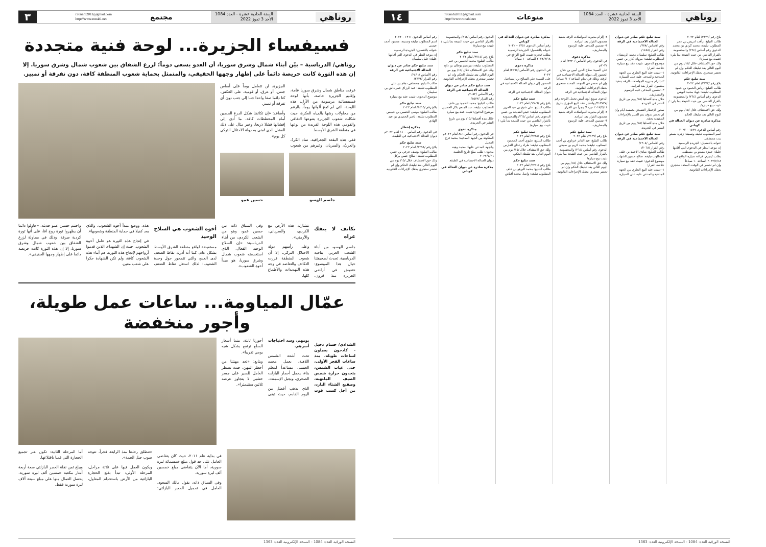روناهي السنة الحادية عشرة - العدد 1084
الأحد 3 تموز 2022 مجتمع r.ronahi2011@gmail.com
http://www.ronahi.net ٣
فسيفساء الجزيرة... لوحة فنية متجددة
روناهي/ الدرباسية – بيّن أبناء شمال وشرق سوريا، أن العدو يسعى دوماً؛ لزرع الشقاق بين شعوب شمال وشرق سوريا. إلا إن هذه الثورة كانت حريصة دائماً على إظهار وجهها الحقيقي، والمتمثل بحماية شعوب المنطقة كافة، دون تفرقة أو تمييز.
غرفت مناطق شمال وشرق سوريا عامة، وإقليم الجزيرة خاصة، بأنها لوحة فسيفسائية مرسومة من الأزل، هذه اللوحة، التي لم تُمحَ ألوانها يوماً، بالرغم من محاولات رشها بالمياه العكرة، حيث شكلت شعوب الجزيرة بتنوعها الثقافي والقومي هذه اللوحة الفريدة من نوعها في منطقة الشرق الأوسط.
ففي هذه البقعة الجغرافية، ساد الكردُ، والعربُ، والسريان، وغيرهم من شعوب الجزيرة، لن تتعامل يوماً على أساس جنس، أو عرق، أو قومية، على العكس، كنا دائما صفا واحدا جنبا إلى جنب دون أي تفرقة أو تمييز.
وأضاف: «إن تكاتفنا شكل الدرع الحصين أمام المخططات كافة، ما أدى إلى إفشالها فشلا ذريعا، وخير مثال على ذلك الفشل الذي تُمنى به دولة الاحتلال التركي كل يوم».
جاسم الهسو حسين عمو
تكاتف لا ينفك عراه
جاسم الهسو، من أبناء الشعب العربي بناحية الدرباسية، تحدث لصحيفتنا حيال هذا الموضوع: «نعيش في أراضي الجزيرة منذ قرون، نتشارك هذه الأرض مع الكردي، والسرياني، والأرمني».
وعلى رأسهم دولة الاحتلال التركي، إلا أن شعوب المنطقة قررت التكاتف والتعاضد في وجه هذه التهديدات والأطماع كلها.
وفي السياق ذاته بين حسين عمو، وهو من الشعب الكردي، من أبناء الدرباسية: «إن السلاح الوحيد الفعال، الذي استخدمته شعوب شمال وشرق سوريا، هو مبدأ أخوة الشعوب».
أخوة الشعوب هي السلاح الوحيد
مستفيضة لواقع منطقة الشرق الأوسط بشكل عام، كما أنه أدرك نقاط الضعف لدى العدو، والتي تتمحور حول وحدة الشعوب؛ لذلك استغل نقاط الضعف هذه، ووضع مبدأ أخوة الشعوب، والذي يعد كفيلا في حماية المنطقة وشعوبها».
في إنجاح هذه الثورة هو عامل أخوة الشعوب. حيث إن الشهداء، الذين قدموا أرواحهم لإنجاح هذه الثورة، هم أبناء هذه الشعوب كافة، ولم تكن الشهادة حكرا على شعب معين.
واختتم حسين عمو حديثه: «حاولوا دائما أن يظهروا ثورة روج آفا، على أنها ثورة كردية صرفة، وذلك في محاولة لزرع الشقاق بين شعوب شمال وشرق سوريا، إلا إن هذه الثورة كانت حريصة دائما على إظهار وجهها الحقيقي».
عمّال المياومة... ساعات عمل طويلة، وأجور منخفضة
الشدادي/ حسام دخيل - كادحون يعملون لساعات طويلة، منذ ساعات الفجر الأولى، حتى غياب الشمس، يتحدون حرارة شمس الصيف الملتهبة، وصقيع الشتاء البارد، من أجل كسب قوت يومهم، وسد احتياجات أسرهم.
تحت أشعة الشمس اللاهبة، يعمل محمد العيسى مساعداً لمعلم بناء، يحمل أحجار البازلت الصخري، ويجبل الإسمنت.
الذي يذهب أفضل من اليوم القادم، حيث تبقى أجورنا ثابتة، بينما أسعار السلع ترتفع بشكل شبه يومي تقريبا».
ويتابع: «تعد مهنتنا من أخطر المهن، حيث يضطر العامل للسير على جسر خشبي لا يتجاوز عرضه ثلاثين سنتيمترا».
في بداية عام ٢٠١١، حيث كان يتقاضى العامل على حد قول مبلغ خمسمائة ليرة سورية، أما الآن يتقاضى مبلغ خمسين ألف ليرة سورية.
وفي السياق ذاته، يقول مالك السعود، العامل في تحميل الحجر البازلتي: «تنطلق رحلتنا منذ الرابعة فجراً، نتوجه صوب جبل الحمة».
ويكون العمل فيها على ثلاثة مراحل، المرحلة الأولى: تبدأ بقلع الحجارة البازلتية من الأرض باستخدام المعاول، أما المرحلة الثانية: تكون عبر تجميع الحجارة التي قمنا باقتلاعها.
ويبلغ ثمن نقلة الحجر البازلتي سعة أربعة أمتار مكعبة خمسين ألف ليرة سورية، يحصل العمال منها على مبلغ سبعة آلاف ليرة سورية فقط.
النسخة الورقية العدد: 1084 - النسخة الإلكترونية العدد: 1363
روناهي السنة الحادية عشرة - العدد 1084
الأحد 3 تموز 2022 منوعات r.ronahi2011@gmail.com
http://www.ronahi.net ١٤
بلاغ رقم /٣٣٧٩/ لعام ٢٠٢٢
طالب التبليغ: رأفت ادريس بن عمر
المطلوب تبليغه: محمد كردي بن محمد
الدعوى رقم أساس /٢٦٤/ والمحسومة بالقرار القاضي من حيث النتيجة بما يلي:
/تثبيت بيع سيارة/
ولك حق الاستئناف خلال /١٥/ يوم من اليوم التالي بعد تبليغك الحكم وإن لم تحضر ستجري بحقك الإجراءات القانونية.
سند تبليغ حكم
بلاغ رقم /٣٣٧٣/ لعام ٢٠٢٢
طالب التبليغ: رياض الحمود بن حمود
المطلوب تبليغه: جهاد محمد الويس
الدعوى رقم أساس /٢٦٤/ والمحسومة بالقرار القاضي من حيث النتيجة بما يلي: /تثبيت بيع سيارة/
ولك حق الاستئناف خلال /١٥/ يوم من اليوم التالي بعد تبليغك الحكم.
مذكرة صادرة عن ديوان العدالة في كوباني
رقم أساس الدعوى ١٤٩٩ – ٢٠٢٢
اسم المطلوب تبليغه ونسبته: زهرة مستو بنت مصطفى
عنوانه بالتفصيل: الجريدة الرسمية
إن موعد النظر في الدعوى التي أقامها عليك: حمزة مستو بن مصطفى
بطلب /بجرم: فراغة سيارة الواقع في ٢٠٢٢/٧/١٨ الساعة ١٠ صباحاً
وإن لم تحضر في الوقت المحدد ستجري بحقك الإجراءات القانونية.
سند تبليغ حكم صادر عن ديوان العدالة الاجتماعية في الرقة
رقم الأساس /٣٧٨/
رقم القرار /١٤٥٨/
طالب التبليغ: سليمان محمد الرمضان
المطلوب تبليغه: مروان كازر بن حسن
موضوع الدعوى: تثبيت عقد بيع سيارة
خلاصة القرار:
١- تثبيت عقد البيع الجاري بين الجهة المدعية والمدعى عليه على السيارة
٢- إلزام مديرية المواصلات الرقة بتنفيذ مضمون القرار بعد انبرامه.
٣- تضمين المدعى عليه الرسوم والمصاريف.
خلال مدة أقصاها /١٥/ يوم من تاريخ النشر في الجريدة.
صدور الإخطار التنفيذي بخمسة أيام وأن لم تحضر سوف يتم السير بالإجراءات التنفيذية بحقه.
خلال مدة أقصاها /١٥/ يوم من تاريخ النشر في الجريدة.
سند تبليغ حكم صادر عن ديوان العدالة الاجتماعية في الرقة
رقم الأساس /١٣٠٨/
رقم القرار /٢٠٦٨/
طالب التبليغ: صادق الأحمد بن خلف
المطلوب تبليغه: صالح حسين الشهاب
موضوع الدعوى: تثبيت عقد بيع سيارة
خلاصة القرار:
١- تثبيت عقد البيع الجاري بين الجهة المدعية والمدعى عليه على السيارة
٢- إلزام مديرية المواصلات الرقة بتنفيذ مضمون القرار بعد انبرامه.
٣- تضمين المدعى عليه الرسوم والمصاريف.
مذكرة دعوى
في الدعوى رقم الأساس /٣٣٣٠/ لعام ٢٠٢٢م
على السيد: صلاح الدين أمين بن حنان
الحضور إلى ديوان العدالة الاجتماعية في الرقة، وذلك في تمام الساعة /١٠/ صباحاً
وإن لم تحضر في الموعد المحدد ستجري بحقك الإجراءات القانونية.
ديوان العدالة الاجتماعية في الرقة
الدعوى سوبغ لون أبيض تحمل اللوحة رقم /٣١٣٧٧٧/ واعتبار عقد البيع المؤرخ بتاريخ ٢٠١٧/٤/١١ جزء لا يتجزأ من القرار.
٢- إلزام مديرية المواصلات الرقة بتنفيذ مضمون القرار بعد انبرامه.
٣- تضمين المدعى عليه الرسوم والمصاريف.
سند تبليغ حكم
بلاغ رقم /٣١٣٩/ لعام ٢٠٢٢
طالب التبليغ: عبد القادر خزناوي بن أحمد
المطلوب تبليغه: محمد كريم بن صبحي
الدعوى رقم أساس /٢٦٤/ والمحسومة بالقرار القاضي من حيث النتيجة بما يلي: /تثبيت بيع سيارة/
ولك حق الاستئناف خلال /١٥/ يوم من اليوم التالي بعد تبليغك الحكم وإن لم تحضر ستجري بحقك الإجراءات القانونية.
مذكرة صادرة عن ديوان العدالة في كوباني
رقم أساس الدعوى ١٣٥١ – ٢٠٢٢
عنوانه بالتفصيل: الجريدة الرسمية
بطلب /بجرم: تثبيت البيع الواقع في ٢٠٢٢/٧/١٨ الساعة ١٠ صباحاً
مذكرة دعوى
في الدعوى رقم الأساس /٢٥٦٥/ لعام ٢٠٢٢
على السيد: علي الصالح بن إسماعيل الحضور إلى ديوان العدالة الاجتماعية في الرقة
ديوان العدالة الاجتماعية في الرقة
سند تبليغ حكم
بلاغ رقم /١٩٠٦/ لعام ٢٠٢٢
طالب التبليغ: علي شيخ بن عبد العزيز
المطلوب تبليغه: عبدو القديحة بن حسن
الدعوى رقم أساس /٢٦٤/ والمحسومة بالقرار القاضي من حيث النتيجة بما يلي: /تثبيت بيع سيارة/
سند تبليغ حكم
بلاغ رقم /٣٧٨٨/ لعام ٢٠٢٢
طالب التبليغ: عليوي أحمد المحمود
المطلوب تبليغه: طراد رعدان الفارس
ولك حق الاستئناف خلال /١٥/ يوم من اليوم التالي بعد تبليغك الحكم.
سند تبليغ حكم
بلاغ رقم /٢٧١١/ لعام ٢٠٢٢
طالب التبليغ: محمد البرهو بن خلف
المطلوب تبليغه: واصل محمد أقباض
الدعوى رقم أساس /٢٦٤/ والمحسومة بالقرار القاضي من حيث النتيجة بما يلي: /تثبيت بيع سيارة/
سند تبليغ حكم
بلاغ رقم /٣٧١٤/ لعام ٢٠٢٢
طالب التبليغ: محمد الحسين بن عمر
المطلوب تبليغه: ديرسيم بوطان بن داود
ولك حق الاستئناف خلال /١٥/ يوم من اليوم التالي بعد تبليغك الحكم وإن لم تحضر ستجري بحقك الإجراءات القانونية.
سند تبليغ حكم صادر عن ديوان العدالة الاجتماعية في الرقة
رقم الأساس /٢٠٥٢/
رقم القرار /١٥٧٢/
طالب التبليغ: محمد الحمود بن خلف
المطلوب تبليغه: عبد المنعم بكار الحسين
موضوع الدعوى: تثبيت عقد بيع سيارة
خلال مدة أقصاها /١٥/ يوم من تاريخ النشر في الجريدة.
مذكرة دعوى
في الدعوى رقم أساس ٨٤٦ لعام ٢٠٢٢م
المتكونة بين الجهة المدعية: محمد فرج العجيل
والجهة المدعى عليها: محمد وهبة
بدعوى: طلب مبلغ تاريخ الجلسة ٢٠٢٢/٧/٢٦
ديوان العدالة الاجتماعية في الطبقة.
مذكرة صادرة عن ديوان العدالة في كوباني
رقم أساس الدعوى ١٣٦١ – ٢٠٢٢
اسم المطلوب تبليغه ونسبته: محمود أحمد عيسى
عنوانه بالتفصيل: الجريدة الرسمية
إن موعد النظر في الدعوى التي أقامها عليك: خليل سليمان
سند تبليغ حكم صادر عن ديوان العدالة الاجتماعية في الرقة
رقم الأساس /٢٤٩١/
رقم القرار /٢٣٣٣/
طالب التبليغ: مصطفى دهام بن علي
المطلوب تبليغه: عبد الرزاق عمر داش بن سليمان
موضوع الدعوى: تثبيت عقد بيع سيارة
سند تبليغ حكم
بلاغ رقم /٣٤١٥/ لعام ٢٠٢٢
طالب التبليغ: موسى الحسين بن خميس
المطلوب تبليغه: ناصر الحميدي بن عبد الهادي
مذكرة إخطار
في الدعوى رقم أساس ١١٠٠ لعام ٢٠٢٢م
ديوان العدالة الاجتماعية في الطبقة.
سند تبليغ حكم
بلاغ رقم /٣٢٩٨/ لعام ٢٠٢٢
طالب التبليغ: يوسف عرعي بن حسن
المطلوب تبليغه: صالح حسن بركل
ولك حق الاستئناف خلال /١٥/ يوم من اليوم التالي بعد تبليغك الحكم وإن لم تحضر ستجري بحقك الإجراءات القانونية.
النسخة الورقية العدد: 1084 - النسخة الإلكترونية العدد: 1363